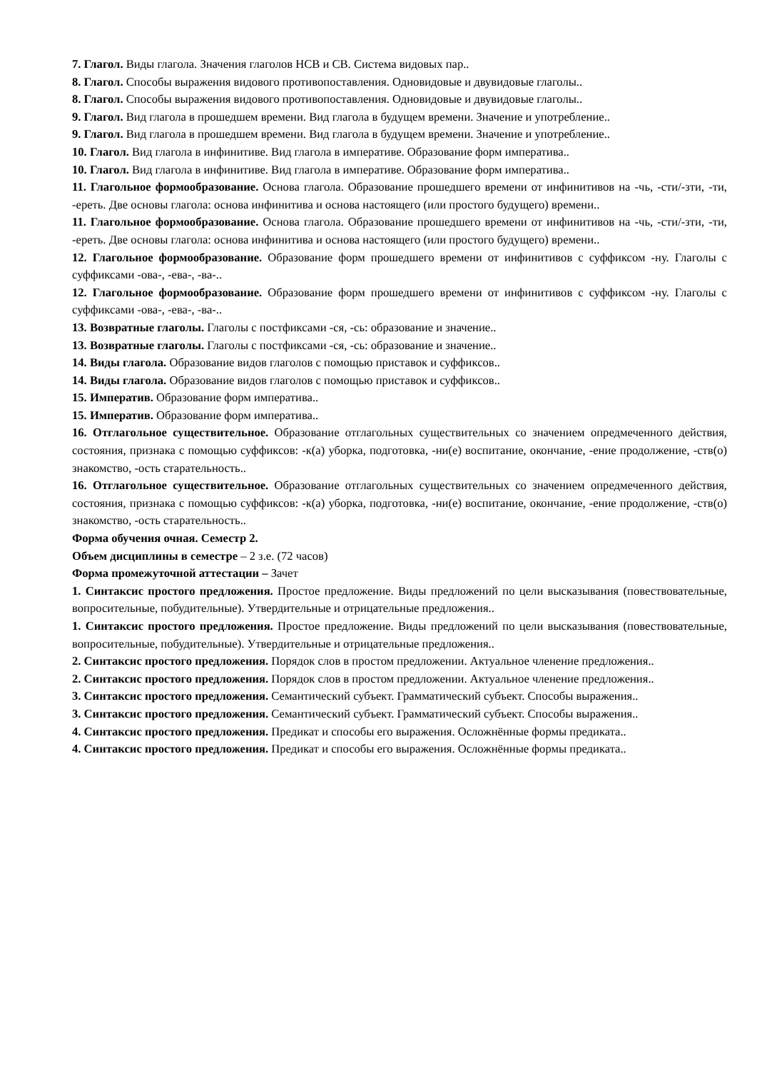7. Глагол. Виды глагола. Значения глаголов НСВ и СВ. Система видовых пар..
8. Глагол. Способы выражения видового противопоставления. Одновидовые и двувидовые глаголы..
8. Глагол. Способы выражения видового противопоставления. Одновидовые и двувидовые глаголы..
9. Глагол. Вид глагола в прошедшем времени. Вид глагола в будущем времени. Значение и употребление..
9. Глагол. Вид глагола в прошедшем времени. Вид глагола в будущем времени. Значение и употребление..
10. Глагол. Вид глагола в инфинитиве. Вид глагола в императиве. Образование форм императива..
10. Глагол. Вид глагола в инфинитиве. Вид глагола в императиве. Образование форм императива..
11. Глагольное формообразование. Основа глагола. Образование прошедшего времени от инфинитивов на -чь, -сти/-зти, -ти, -ереть. Две основы глагола: основа инфинитива и основа настоящего (или простого будущего) времени..
11. Глагольное формообразование. Основа глагола. Образование прошедшего времени от инфинитивов на -чь, -сти/-зти, -ти, -ереть. Две основы глагола: основа инфинитива и основа настоящего (или простого будущего) времени..
12. Глагольное формообразование. Образование форм прошедшего времени от инфинитивов с суффиксом -ну. Глаголы с суффиксами -ова-, -ева-, -ва-..
12. Глагольное формообразование. Образование форм прошедшего времени от инфинитивов с суффиксом -ну. Глаголы с суффиксами -ова-, -ева-, -ва-..
13. Возвратные глаголы. Глаголы с постфиксами -ся, -сь: образование и значение..
13. Возвратные глаголы. Глаголы с постфиксами -ся, -сь: образование и значение..
14. Виды глагола. Образование видов глаголов с помощью приставок и суффиксов..
14. Виды глагола. Образование видов глаголов с помощью приставок и суффиксов..
15. Императив. Образование форм императива..
15. Императив. Образование форм императива..
16. Отглагольное существительное. Образование отглагольных существительных со значением опредмеченного действия, состояния, признака с помощью суффиксов: -к(а) уборка, подготовка, -ни(е) воспитание, окончание, -ение продолжение, -ств(о) знакомство, -ость старательность..
16. Отглагольное существительное. Образование отглагольных существительных со значением опредмеченного действия, состояния, признака с помощью суффиксов: -к(а) уборка, подготовка, -ни(е) воспитание, окончание, -ение продолжение, -ств(о) знакомство, -ость старательность..
Форма обучения очная. Семестр 2.
Объем дисциплины в семестре – 2 з.е. (72 часов)
Форма промежуточной аттестации – Зачет
1. Синтаксис простого предложения. Простое предложение. Виды предложений по цели высказывания (повествовательные, вопросительные, побудительные). Утвердительные и отрицательные предложения..
1. Синтаксис простого предложения. Простое предложение. Виды предложений по цели высказывания (повествовательные, вопросительные, побудительные). Утвердительные и отрицательные предложения..
2. Синтаксис простого предложения. Порядок слов в простом предложении. Актуальное членение предложения..
2. Синтаксис простого предложения. Порядок слов в простом предложении. Актуальное членение предложения..
3. Синтаксис простого предложения. Семантический субъект. Грамматический субъект. Способы выражения..
3. Синтаксис простого предложения. Семантический субъект. Грамматический субъект. Способы выражения..
4. Синтаксис простого предложения. Предикат и способы его выражения. Осложнённые формы предиката..
4. Синтаксис простого предложения. Предикат и способы его выражения. Осложнённые формы предиката..